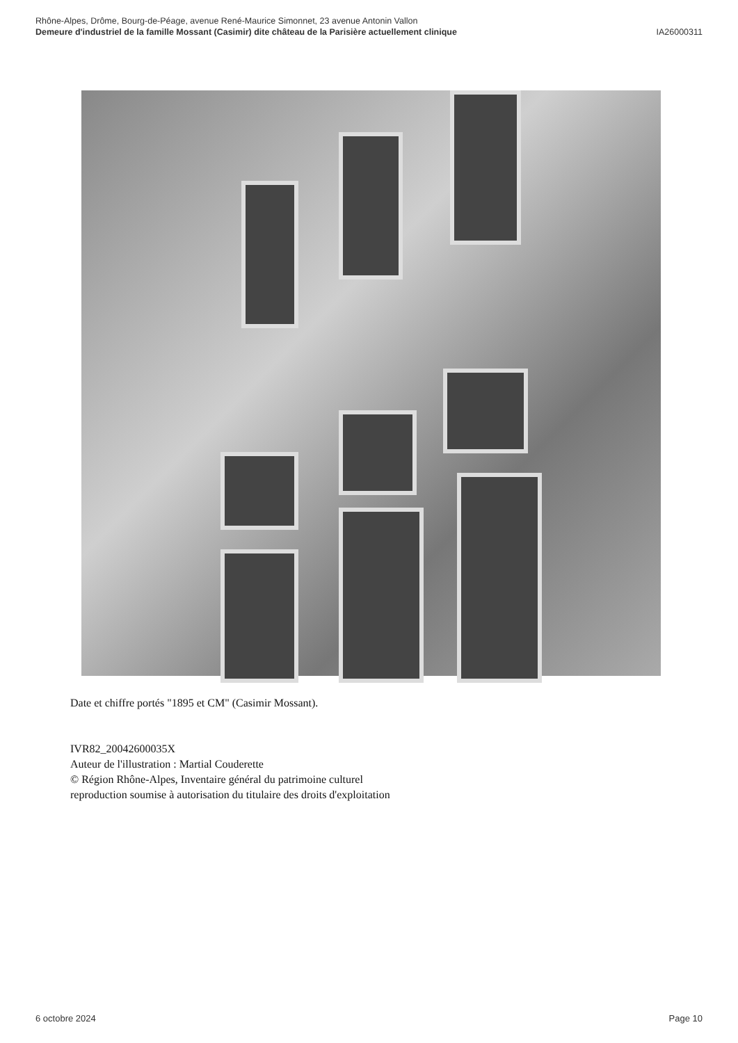Rhône-Alpes, Drôme, Bourg-de-Péage, avenue René-Maurice Simonnet, 23 avenue Antonin Vallon
Demeure d'industriel de la famille Mossant (Casimir) dite château de la Parisière actuellement clinique IA26000311
Date et chiffre portés "1895 et CM" (Casimir Mossant).
IVR82_20042600035X
Auteur de l'illustration : Martial Couderette
© Région Rhône-Alpes, Inventaire général du patrimoine culturel
reproduction soumise à autorisation du titulaire des droits d'exploitation
6 octobre 2024 Page 10